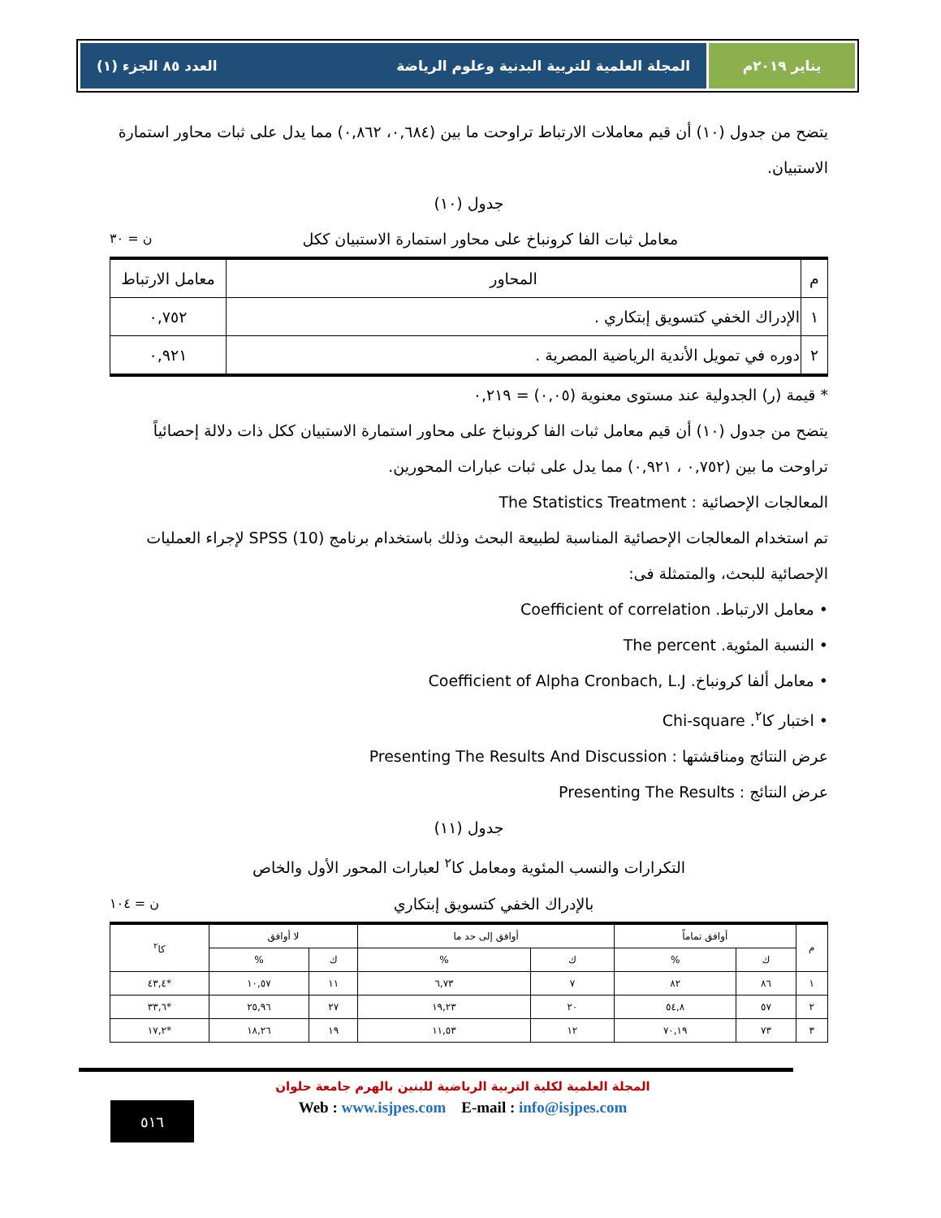يناير ٢٠١٩م المجلة العلمية للتربية البدنية وعلوم الرياضة العدد ٨٥ الجزء (١)
يتضح من جدول (١٠) أن قيم معاملات الارتباط تراوحت ما بين (٠,٦٨٤، ٠,٨٦٢) مما يدل على ثبات محاور استمارة الاستبيان.
جدول (١٠)
معامل ثبات الفا كرونباخ على محاور استمارة الاستبيان ككل ن = ٣٠
| م | المحاور | معامل الارتباط |
| --- | --- | --- |
| ١ | الإدراك الخفي كتسويق إبتكاري . | ٠,٧٥٢ |
| ٢ | دوره في تمويل الأندية الرياضية المصرية . | ٠,٩٢١ |
* قيمة (ر) الجدولية عند مستوى معنوية (٠,٠٥) = ٠,٢١٩
يتضح من جدول (١٠) أن قيم معامل ثبات الفا كرونباخ على محاور استمارة الاستبيان ككل ذات دلالة إحصائياً تراوحت ما بين (٠,٧٥٢ ، ٠,٩٢١) مما يدل على ثبات عبارات المحورين.
المعالجات الإحصائية : The Statistics Treatment
تم استخدام المعالجات الإحصائية المناسبة لطبيعة البحث وذلك باستخدام برنامج (10) SPSS لإجراء العمليات الإحصائية للبحث، والمتمثلة فى:
• معامل الارتباط. Coefficient of correlation
• النسبة المئوية. The percent
• معامل ألفا كرونباخ. Coefficient of Alpha Cronbach, L.J
• اختبار كا<sup>٢</sup>. Chi-square
عرض النتائج ومناقشتها : Presenting The Results And Discussion
عرض النتائج : Presenting The Results
جدول (١١)
التكرارات والنسب المئوية ومعامل كا<sup>٢</sup> لعبارات المحور الأول والخاص
بالإدراك الخفي كتسويق إبتكاري ن = ١٠٤
| م | أوافق تماماً | | أوافق إلى حد ما | | لا أوافق | | كا<sup>٢</sup> |
| --- | --- | --- | --- | --- | --- | --- | --- |
| | ك | % | ك | % | ك | % | |
| ١ | ٨٦ | ٨٢ | ٧ | ٦,٧٣ | ١١ | ١٠,٥٧ | *٤٣,٤ |
| ٢ | ٥٧ | ٥٤,٨ | ٢٠ | ١٩,٢٣ | ٢٧ | ٢٥,٩٦ | *٣٣,٦ |
| ٣ | ٧٣ | ٧٠,١٩ | ١٢ | ١١,٥٣ | ١٩ | ١٨,٢٦ | *١٧,٢ |
المجلة العلمية لكلية التربية الرياضية للبنين بالهرم جامعة حلوان
Web : www.isjpes.com E-mail : info@isjpes.com
٥١٦